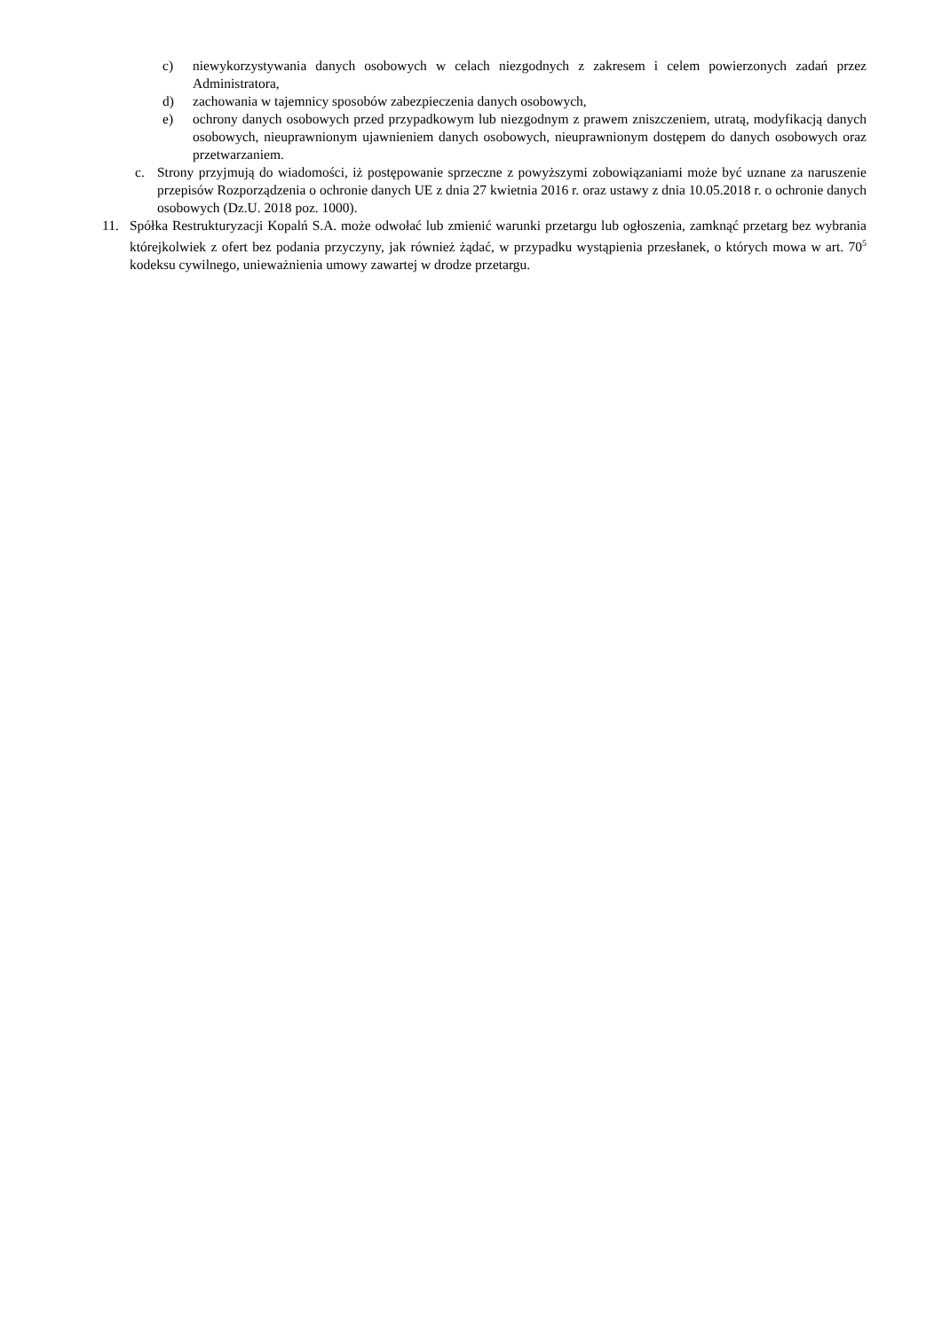c) niewykorzystywania danych osobowych w celach niezgodnych z zakresem i celem powierzonych zadań przez Administratora,
d) zachowania w tajemnicy sposobów zabezpieczenia danych osobowych,
e) ochrony danych osobowych przed przypadkowym lub niezgodnym z prawem zniszczeniem, utratą, modyfikacją danych osobowych, nieuprawnionym ujawnieniem danych osobowych, nieuprawnionym dostępem do danych osobowych oraz przetwarzaniem.
c. Strony przyjmują do wiadomości, iż postępowanie sprzeczne z powyższymi zobowiązaniami może być uznane za naruszenie przepisów Rozporządzenia o ochronie danych UE z dnia 27 kwietnia 2016 r. oraz ustawy z dnia 10.05.2018 r. o ochronie danych osobowych (Dz.U. 2018 poz. 1000).
11. Spółka Restrukturyzacji Kopalń S.A. może odwołać lub zmienić warunki przetargu lub ogłoszenia, zamknąć przetarg bez wybrania którejkolwiek z ofert bez podania przyczyny, jak również żądać, w przypadku wystąpienia przesłanek, o których mowa w art. 70<sup>5</sup> kodeksu cywilnego, unieważnienia umowy zawartej w drodze przetargu.